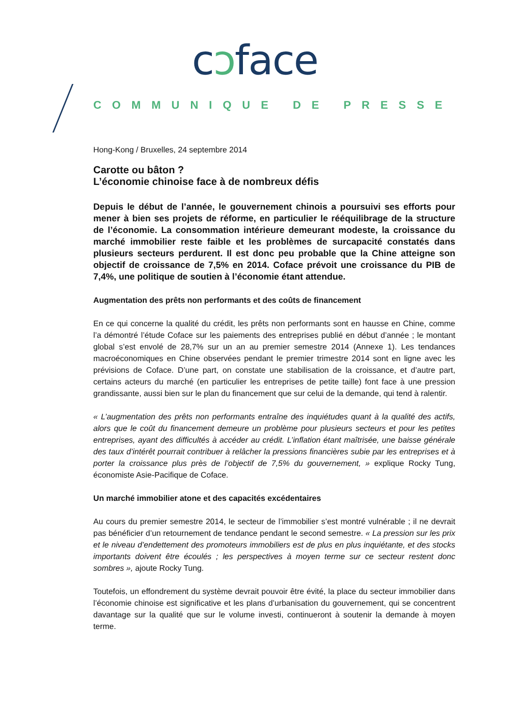cɔface
COMMUNIQUE DE PRESSE
Hong-Kong / Bruxelles, 24 septembre 2014
Carotte ou bâton ?
L’économie chinoise face à de nombreux défis
Depuis le début de l’année, le gouvernement chinois a poursuivi ses efforts pour mener à bien ses projets de réforme, en particulier le rééquilibrage de la structure de l’économie. La consommation intérieure demeurant modeste, la croissance du marché immobilier reste faible et les problèmes de surcapacité constatés dans plusieurs secteurs perdurent. Il est donc peu probable que la Chine atteigne son objectif de croissance de 7,5% en 2014. Coface prévoit une croissance du PIB de 7,4%, une politique de soutien à l’économie étant attendue.
Augmentation des prêts non performants et des coûts de financement
En ce qui concerne la qualité du crédit, les prêts non performants sont en hausse en Chine, comme l’a démontré l’étude Coface sur les paiements des entreprises publié en début d’année ; le montant global s’est envolé de 28,7% sur un an au premier semestre 2014 (Annexe 1). Les tendances macroéconomiques en Chine observées pendant le premier trimestre 2014 sont en ligne avec les prévisions de Coface. D’une part, on constate une stabilisation de la croissance, et d’autre part, certains acteurs du marché (en particulier les entreprises de petite taille) font face à une pression grandissante, aussi bien sur le plan du financement que sur celui de la demande, qui tend à ralentir.
« L’augmentation des prêts non performants entraîne des inquiétudes quant à la qualité des actifs, alors que le coût du financement demeure un problème pour plusieurs secteurs et pour les petites entreprises, ayant des difficultés à accéder au crédit. L’inflation étant maîtrisée, une baisse générale des taux d’intérêt pourrait contribuer à relâcher la pressions financières subie par les entreprises et à porter la croissance plus près de l’objectif de 7,5% du gouvernement, » explique Rocky Tung, économiste Asie-Pacifique de Coface.
Un marché immobilier atone et des capacités excédentaires
Au cours du premier semestre 2014, le secteur de l’immobilier s’est montré vulnérable ; il ne devrait pas bénéficier d’un retournement de tendance pendant le second semestre. « La pression sur les prix et le niveau d’endettement des promoteurs immobiliers est de plus en plus inquiétante, et des stocks importants doivent être écoulés ; les perspectives à moyen terme sur ce secteur restent donc sombres », ajoute Rocky Tung.
Toutefois, un effondrement du système devrait pouvoir être évité, la place du secteur immobilier dans l’économie chinoise est significative et les plans d’urbanisation du gouvernement, qui se concentrent davantage sur la qualité que sur le volume investi, continueront à soutenir la demande à moyen terme.